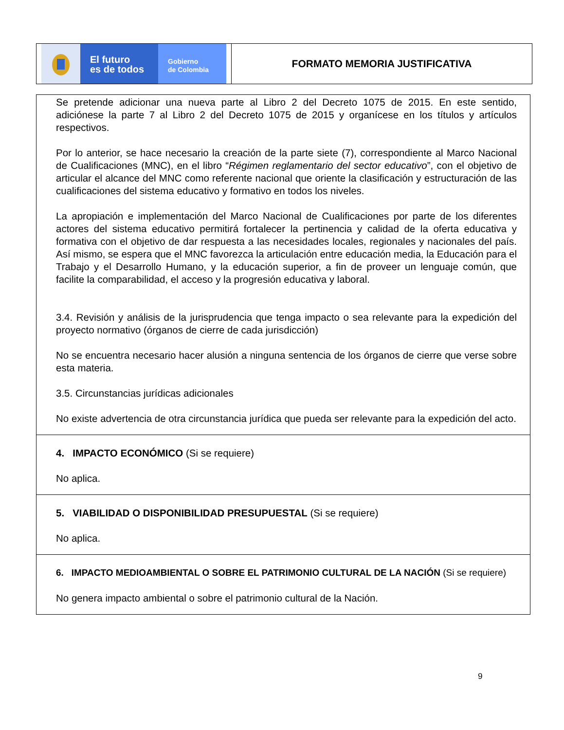El futuro
es de todos
Gobierno
de Colombia
FORMATO MEMORIA JUSTIFICATIVA
Se pretende adicionar una nueva parte al Libro 2 del Decreto 1075 de 2015. En este sentido, adiciónese la parte 7 al Libro 2 del Decreto 1075 de 2015 y organícese en los títulos y artículos respectivos.
Por lo anterior, se hace necesario la creación de la parte siete (7), correspondiente al Marco Nacional de Cualificaciones (MNC), en el libro “Régimen reglamentario del sector educativo”, con el objetivo de articular el alcance del MNC como referente nacional que oriente la clasificación y estructuración de las cualificaciones del sistema educativo y formativo en todos los niveles.
La apropiación e implementación del Marco Nacional de Cualificaciones por parte de los diferentes actores del sistema educativo permitirá fortalecer la pertinencia y calidad de la oferta educativa y formativa con el objetivo de dar respuesta a las necesidades locales, regionales y nacionales del país. Así mismo, se espera que el MNC favorezca la articulación entre educación media, la Educación para el Trabajo y el Desarrollo Humano, y la educación superior, a fin de proveer un lenguaje común, que facilite la comparabilidad, el acceso y la progresión educativa y laboral.
3.4. Revisión y análisis de la jurisprudencia que tenga impacto o sea relevante para la expedición del proyecto normativo (órganos de cierre de cada jurisdicción)
No se encuentra necesario hacer alusión a ninguna sentencia de los órganos de cierre que verse sobre esta materia.
3.5. Circunstancias jurídicas adicionales
No existe advertencia de otra circunstancia jurídica que pueda ser relevante para la expedición del acto.
4. IMPACTO ECONÓMICO (Si se requiere)
No aplica.
5. VIABILIDAD O DISPONIBILIDAD PRESUPUESTAL (Si se requiere)
No aplica.
6. IMPACTO MEDIOAMBIENTAL O SOBRE EL PATRIMONIO CULTURAL DE LA NACIÓN (Si se requiere)
No genera impacto ambiental o sobre el patrimonio cultural de la Nación.
9